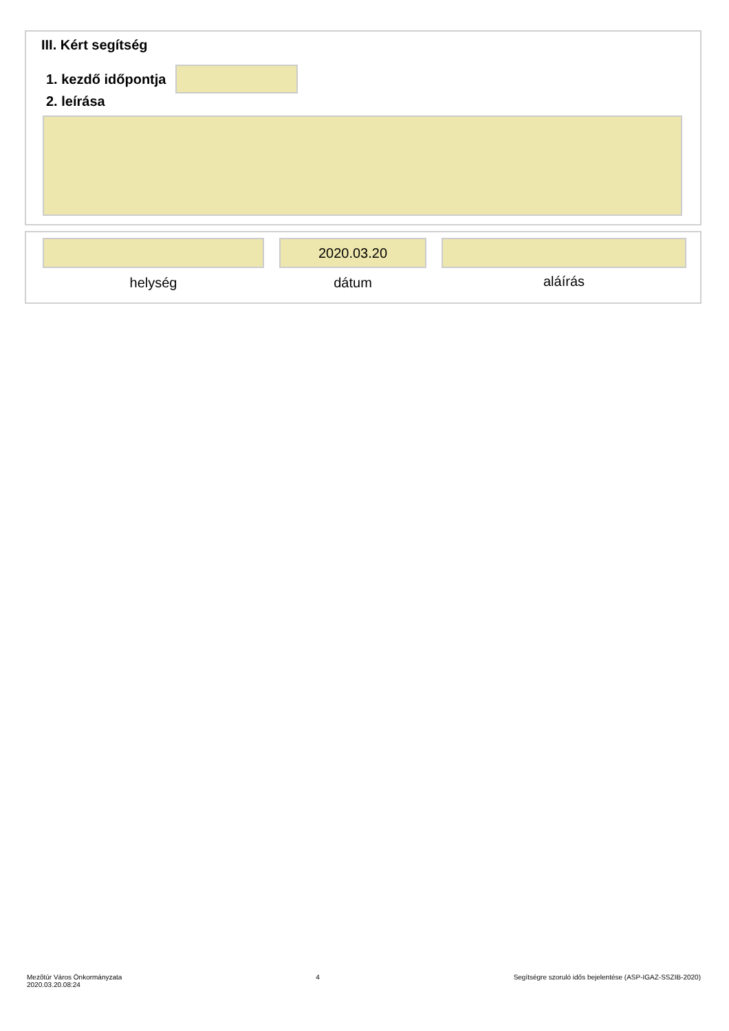III. Kért segítség
1. kezdő időpontja
2. leírása
helység
2020.03.20
dátum
aláírás
Mezõtúr Város Önkormányzata
2020.03.20.08:24
4 Segítségre szoruló idős bejelentése (ASP-IGAZ-SSZIB-2020)